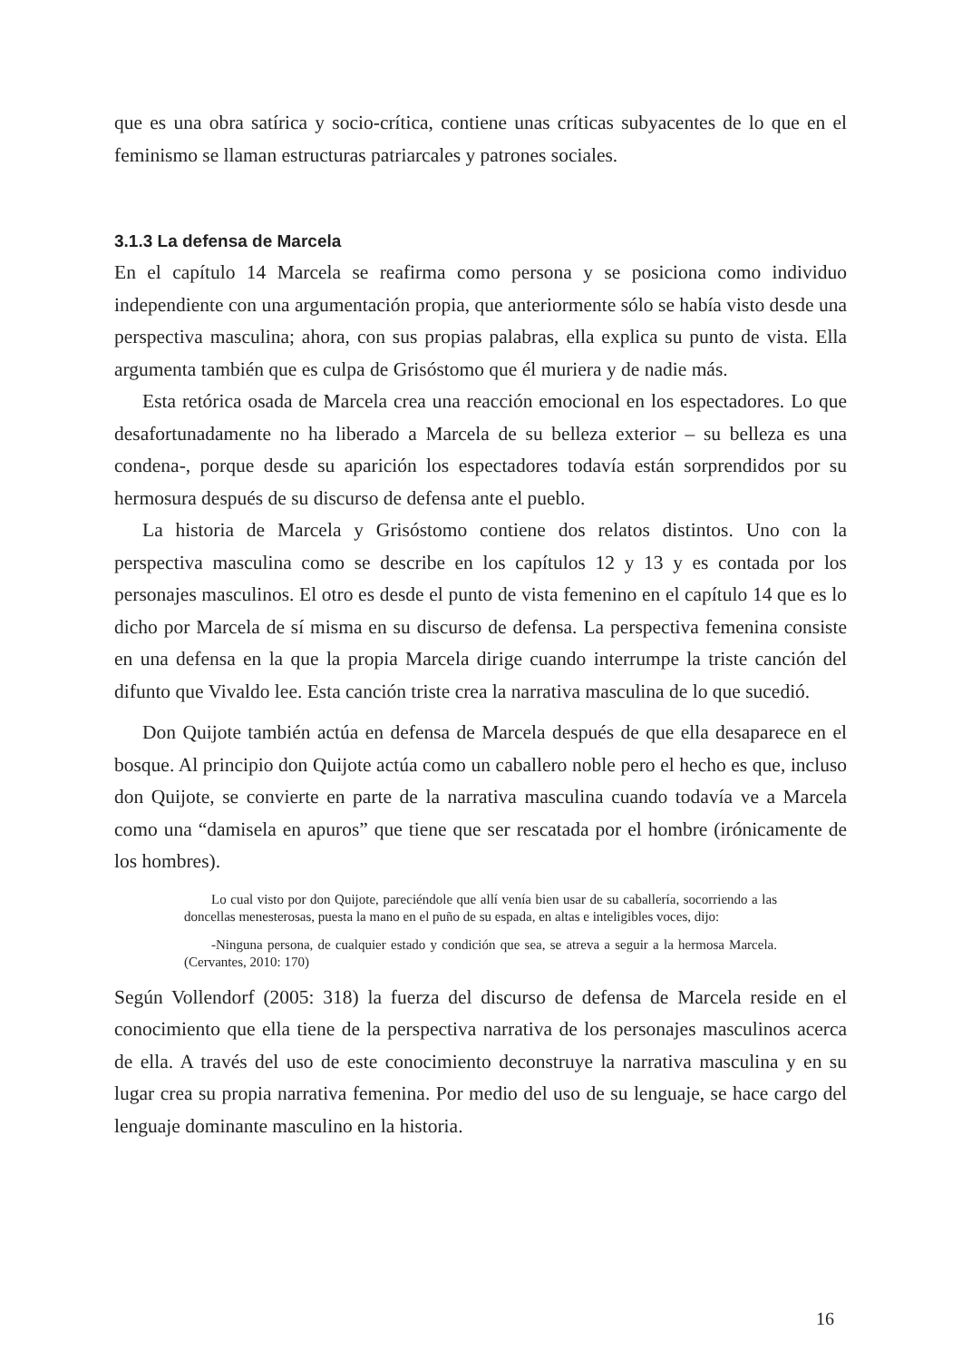que es una obra satírica y socio-crítica, contiene unas críticas subyacentes de lo que en el feminismo se llaman estructuras patriarcales y patrones sociales.
3.1.3 La defensa de Marcela
En el capítulo 14 Marcela se reafirma como persona y se posiciona como individuo independiente con una argumentación propia, que anteriormente sólo se había visto desde una perspectiva masculina; ahora, con sus propias palabras, ella explica su punto de vista. Ella argumenta también que es culpa de Grisóstomo que él muriera y de nadie más.
Esta retórica osada de Marcela crea una reacción emocional en los espectadores. Lo que desafortunadamente no ha liberado a Marcela de su belleza exterior – su belleza es una condena-, porque desde su aparición los espectadores todavía están sorprendidos por su hermosura después de su discurso de defensa ante el pueblo.
La historia de Marcela y Grisóstomo contiene dos relatos distintos. Uno con la perspectiva masculina como se describe en los capítulos 12 y 13 y es contada por los personajes masculinos. El otro es desde el punto de vista femenino en el capítulo 14 que es lo dicho por Marcela de sí misma en su discurso de defensa. La perspectiva femenina consiste en una defensa en la que la propia Marcela dirige cuando interrumpe la triste canción del difunto que Vivaldo lee. Esta canción triste crea la narrativa masculina de lo que sucedió.
Don Quijote también actúa en defensa de Marcela después de que ella desaparece en el bosque. Al principio don Quijote actúa como un caballero noble pero el hecho es que, incluso don Quijote, se convierte en parte de la narrativa masculina cuando todavía ve a Marcela como una “damisela en apuros” que tiene que ser rescatada por el hombre (irónicamente de los hombres).
Lo cual visto por don Quijote, pareciéndole que allí venía bien usar de su caballería, socorriendo a las doncellas menesterosas, puesta la mano en el puño de su espada, en altas e inteligibles voces, dijo:
-Ninguna persona, de cualquier estado y condición que sea, se atreva a seguir a la hermosa Marcela. (Cervantes, 2010: 170)
Según Vollendorf (2005: 318) la fuerza del discurso de defensa de Marcela reside en el conocimiento que ella tiene de la perspectiva narrativa de los personajes masculinos acerca de ella. A través del uso de este conocimiento deconstruye la narrativa masculina y en su lugar crea su propia narrativa femenina. Por medio del uso de su lenguaje, se hace cargo del lenguaje dominante masculino en la historia.
16